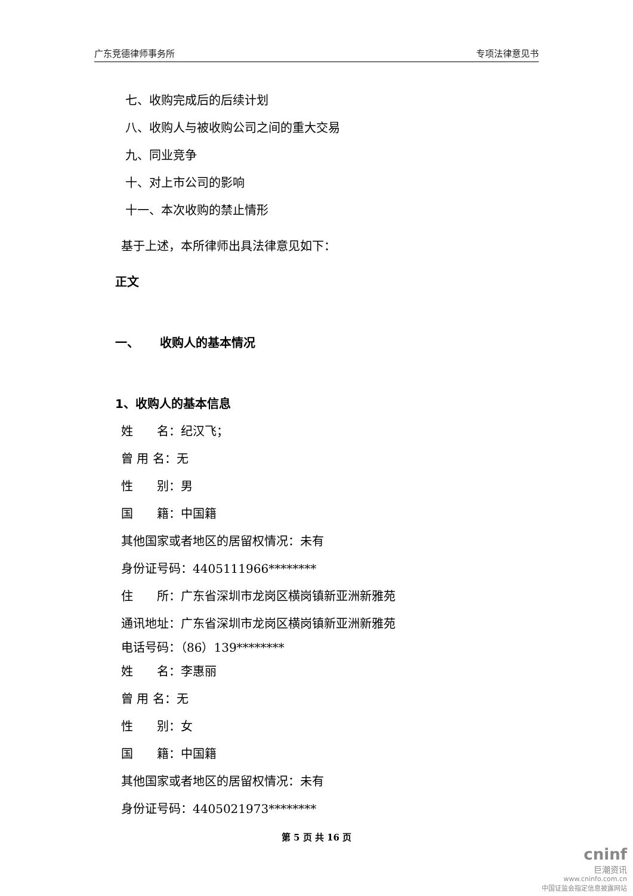广东竞德律师事务所 专项法律意见书
七、收购完成后的后续计划
八、收购人与被收购公司之间的重大交易
九、同业竞争
十、对上市公司的影响
十一、本次收购的禁止情形
基于上述，本所律师出具法律意见如下：
正文
一、 收购人的基本情况
1、收购人的基本信息
姓　　名：纪汉飞；
曾 用 名：无
性　　别：男
国　　籍：中国籍
其他国家或者地区的居留权情况：未有
身份证号码：4405111966********
住　　所：广东省深圳市龙岗区横岗镇新亚洲新雅苑
通讯地址：广东省深圳市龙岗区横岗镇新亚洲新雅苑
电话号码：（86）139********
姓　　名：李惠丽
曾 用 名：无
性　　别：女
国　　籍：中国籍
其他国家或者地区的居留权情况：未有
身份证号码：4405021973********
第 5 页 共 16 页
cninf
巨潮资讯
www.cninfo.com.cn
中国证监会指定信息披露网站